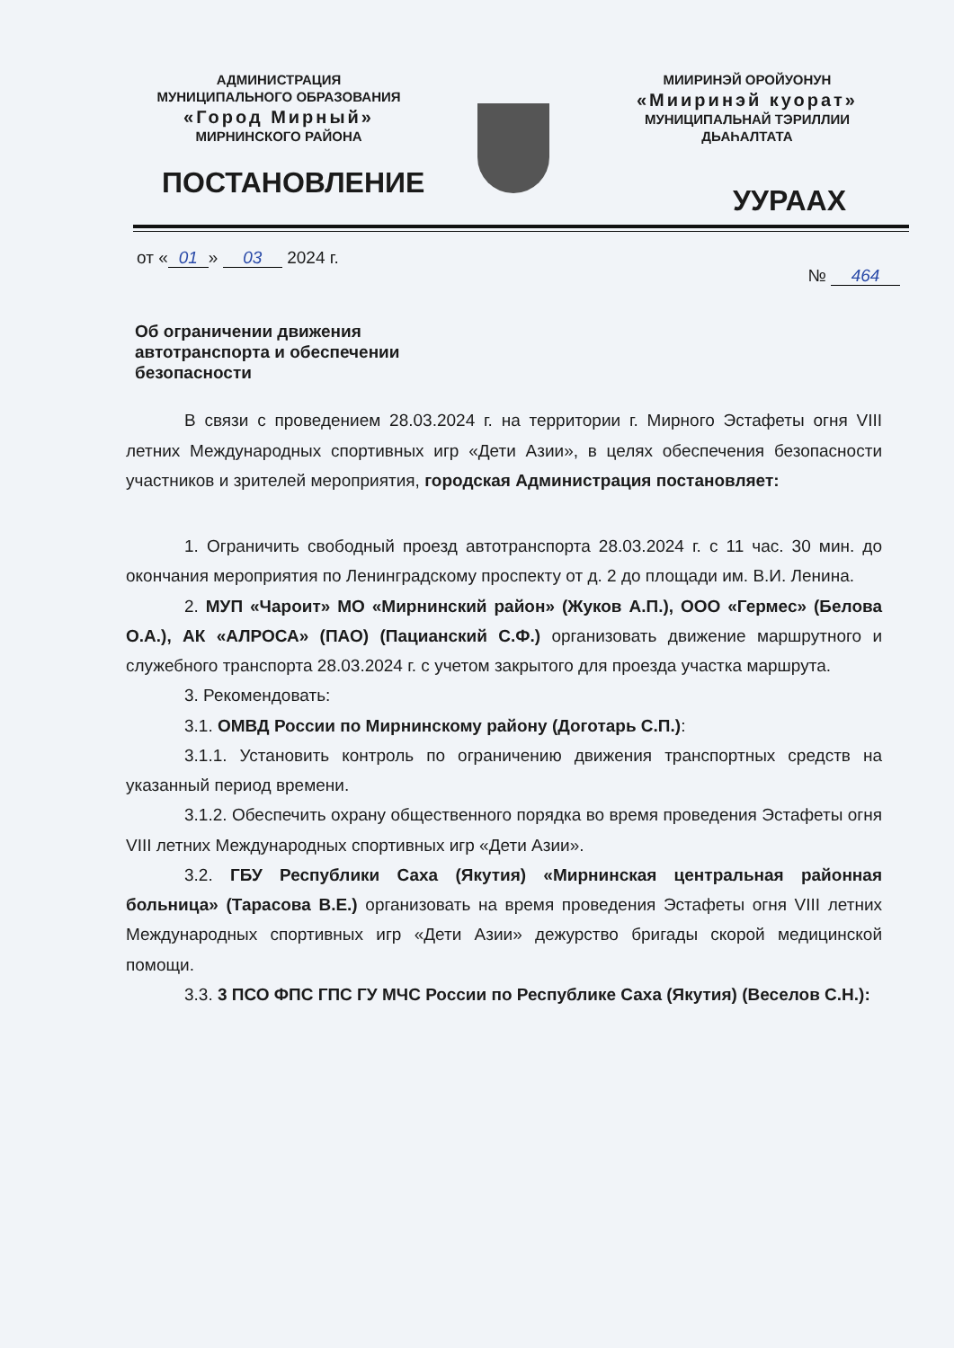АДМИНИСТРАЦИЯ
МУНИЦИПАЛЬНОГО ОБРАЗОВАНИЯ
«Город Мирный»
МИРНИНСКОГО РАЙОНА
МИИРИНЭЙ ОРОЙУОНУН
«Мииринэй куорат»
МУНИЦИПАЛЬНАЙ ТЭРИЛЛИИ
ДЬАҺАЛТАТА
ПОСТАНОВЛЕНИЕ УУРААХ
от « 01 » 03 2024 г. № 464
Об ограничении движения автотранспорта и обеспечении безопасности
В связи с проведением 28.03.2024 г. на территории г. Мирного Эстафеты огня VIII летних Международных спортивных игр «Дети Азии», в целях обеспечения безопасности участников и зрителей мероприятия, городская Администрация постановляет:
1. Ограничить свободный проезд автотранспорта 28.03.2024 г. с 11 час. 30 мин. до окончания мероприятия по Ленинградскому проспекту от д. 2 до площади им. В.И. Ленина.
2. МУП «Чароит» МО «Мирнинский район» (Жуков А.П.), ООО «Гермес» (Белова О.А.), АК «АЛРОСА» (ПАО) (Пацианский С.Ф.) организовать движение маршрутного и служебного транспорта 28.03.2024 г. с учетом закрытого для проезда участка маршрута.
3. Рекомендовать:
3.1. ОМВД России по Мирнинскому району (Доготарь С.П.):
3.1.1. Установить контроль по ограничению движения транспортных средств на указанный период времени.
3.1.2. Обеспечить охрану общественного порядка во время проведения Эстафеты огня VIII летних Международных спортивных игр «Дети Азии».
3.2. ГБУ Республики Саха (Якутия) «Мирнинская центральная районная больница» (Тарасова В.Е.) организовать на время проведения Эстафеты огня VIII летних Международных спортивных игр «Дети Азии» дежурство бригады скорой медицинской помощи.
3.3. 3 ПСО ФПС ГПС ГУ МЧС России по Республике Саха (Якутия) (Веселов С.Н.):